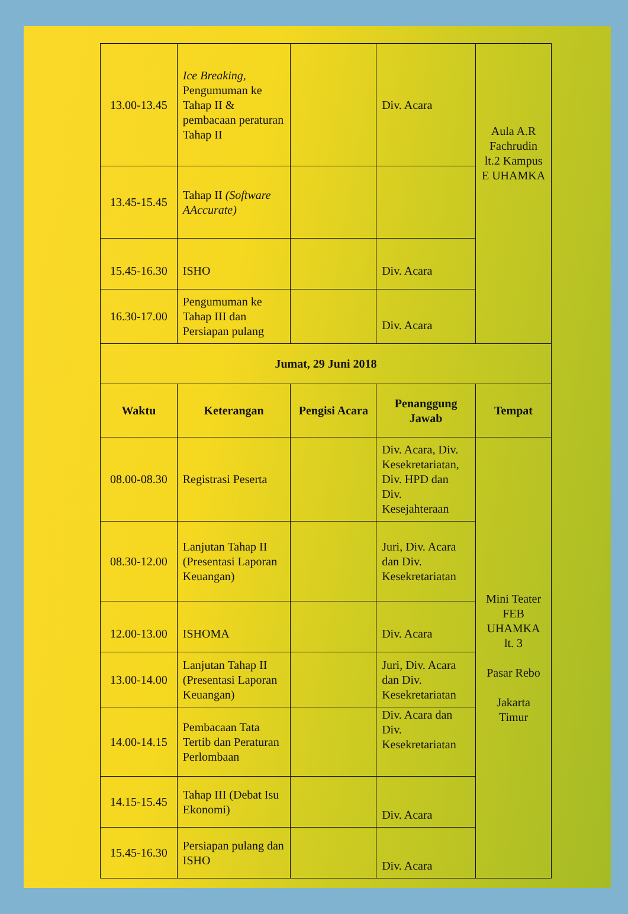| 13.00-13.45 | Ice Breaking , Pengumuman ke Tahap II & pembacaan peraturan Tahap II | | Div. Acara | Aula A.R Fachrudin lt.2 Kampus E UHAMKA |
| 13.45-15.45 | Tahap II (Software AAccurate) | | | |
| 15.45-16.30 | ISHO | | Div. Acara | |
| 16.30-17.00 | Pengumuman ke Tahap III dan Persiapan pulang | | Div. Acara | |
| Jumat, 29 Juni 2018 | | | | |
| Waktu | Keterangan | Pengisi Acara | Penanggung Jawab | Tempat |
| 08.00-08.30 | Registrasi Peserta | | Div. Acara, Div. Kesekretariatan, Div. HPD dan Div. Kesejahteraan | Mini Teater FEB UHAMKA lt. 3 Pasar Rebo Jakarta Timur |
| 08.30-12.00 | Lanjutan Tahap II (Presentasi Laporan Keuangan) | | Juri, Div. Acara dan Div. Kesekretariatan | |
| 12.00-13.00 | ISHOMA | | Div. Acara | |
| 13.00-14.00 | Lanjutan Tahap II (Presentasi Laporan Keuangan) | | Juri, Div. Acara dan Div. Kesekretariatan | |
| 14.00-14.15 | Pembacaan Tata Tertib dan Peraturan Perlombaan | | Div. Acara dan Div. Kesekretariatan | |
| 14.15-15.45 | Tahap III (Debat Isu Ekonomi) | | Div. Acara | |
| 15.45-16.30 | Persiapan pulang dan ISHO | | Div. Acara | |